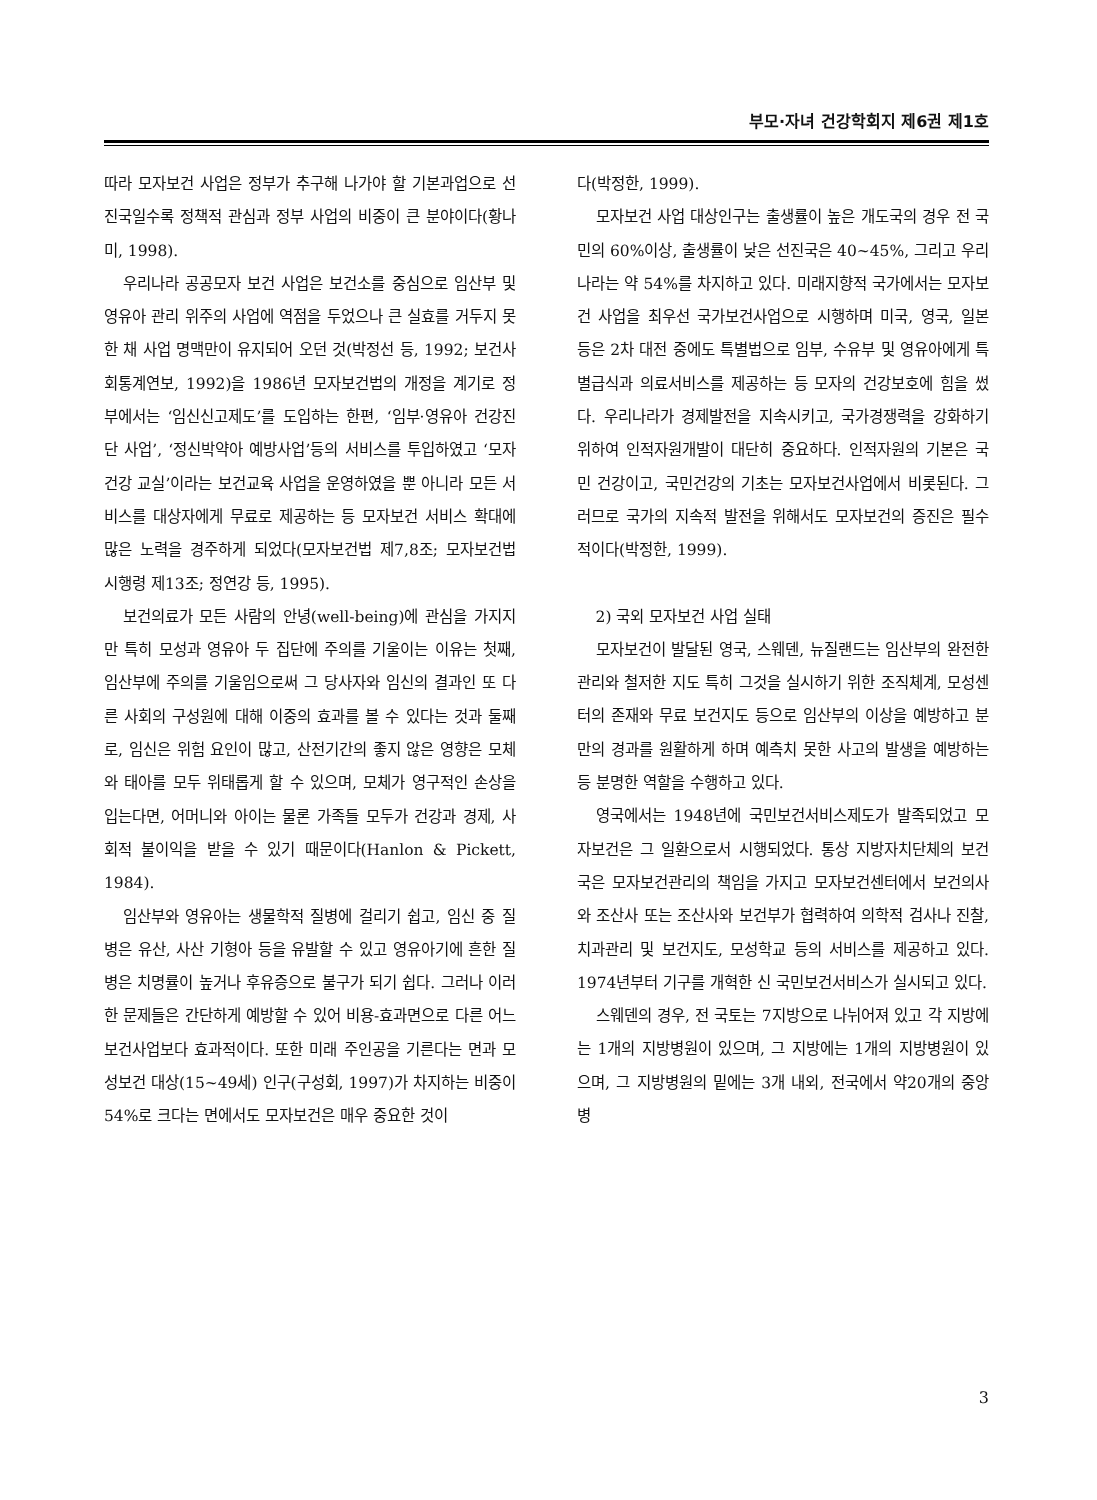부모·자녀 건강학회지 제6권 제1호
따라 모자보건 사업은 정부가 추구해 나가야 할 기본과업으로 선진국일수록 정책적 관심과 정부 사업의 비중이 큰 분야이다(황나미, 1998).
우리나라 공공모자 보건 사업은 보건소를 중심으로 임산부 및 영유아 관리 위주의 사업에 역점을 두었으나 큰 실효를 거두지 못한 채 사업 명맥만이 유지되어 오던 것(박정선 등, 1992; 보건사회통계연보, 1992)을 1986년 모자보건법의 개정을 계기로 정부에서는 ‘임신신고제도’를 도입하는 한편, ‘임부·영유아 건강진단 사업’, ‘정신박약아 예방사업’등의 서비스를 투입하였고 ‘모자건강 교실’이라는 보건교육 사업을 운영하였을 뿐 아니라 모든 서비스를 대상자에게 무료로 제공하는 등 모자보건 서비스 확대에 많은 노력을 경주하게 되었다(모자보건법 제7,8조; 모자보건법 시행령 제13조; 정연강 등, 1995).
보건의료가 모든 사람의 안녕(well-being)에 관심을 가지지만 특히 모성과 영유아 두 집단에 주의를 기울이는 이유는 첫째, 임산부에 주의를 기울임으로써 그 당사자와 임신의 결과인 또 다른 사회의 구성원에 대해 이중의 효과를 볼 수 있다는 것과 둘째로, 임신은 위험 요인이 많고, 산전기간의 좋지 않은 영향은 모체와 태아를 모두 위태롭게 할 수 있으며, 모체가 영구적인 손상을 입는다면, 어머니와 아이는 물론 가족들 모두가 건강과 경제, 사회적 불이익을 받을 수 있기 때문이다(Hanlon & Pickett, 1984).
임산부와 영유아는 생물학적 질병에 걸리기 쉽고, 임신 중 질병은 유산, 사산 기형아 등을 유발할 수 있고 영유아기에 흔한 질병은 치명률이 높거나 후유증으로 불구가 되기 쉽다. 그러나 이러한 문제들은 간단하게 예방할 수 있어 비용-효과면으로 다른 어느 보건사업보다 효과적이다. 또한 미래 주인공을 기른다는 면과 모성보건 대상(15~49세) 인구(구성회, 1997)가 차지하는 비중이 54%로 크다는 면에서도 모자보건은 매우 중요한 것이
다(박정한, 1999).
모자보건 사업 대상인구는 출생률이 높은 개도국의 경우 전 국민의 60%이상, 출생률이 낮은 선진국은 40~45%, 그리고 우리나라는 약 54%를 차지하고 있다. 미래지향적 국가에서는 모자보건 사업을 최우선 국가보건사업으로 시행하며 미국, 영국, 일본 등은 2차 대전 중에도 특별법으로 임부, 수유부 및 영유아에게 특별급식과 의료서비스를 제공하는 등 모자의 건강보호에 힘을 썼다. 우리나라가 경제발전을 지속시키고, 국가경쟁력을 강화하기 위하여 인적자원개발이 대단히 중요하다. 인적자원의 기본은 국민 건강이고, 국민건강의 기초는 모자보건사업에서 비롯된다. 그러므로 국가의 지속적 발전을 위해서도 모자보건의 증진은 필수적이다(박정한, 1999).
2) 국외 모자보건 사업 실태
모자보건이 발달된 영국, 스웨덴, 뉴질랜드는 임산부의 완전한 관리와 철저한 지도 특히 그것을 실시하기 위한 조직체계, 모성센터의 존재와 무료 보건지도 등으로 임산부의 이상을 예방하고 분만의 경과를 원활하게 하며 예측치 못한 사고의 발생을 예방하는 등 분명한 역할을 수행하고 있다.
영국에서는 1948년에 국민보건서비스제도가 발족되었고 모자보건은 그 일환으로서 시행되었다. 통상 지방자치단체의 보건국은 모자보건관리의 책임을 가지고 모자보건센터에서 보건의사와 조산사 또는 조산사와 보건부가 협력하여 의학적 검사나 진찰, 치과관리 및 보건지도, 모성학교 등의 서비스를 제공하고 있다. 1974년부터 기구를 개혁한 신 국민보건서비스가 실시되고 있다.
스웨덴의 경우, 전 국토는 7지방으로 나뉘어져 있고 각 지방에는 1개의 지방병원이 있으며, 그 지방에는 1개의 지방병원이 있으며, 그 지방병원의 밑에는 3개 내외, 전국에서 약20개의 중앙병
3